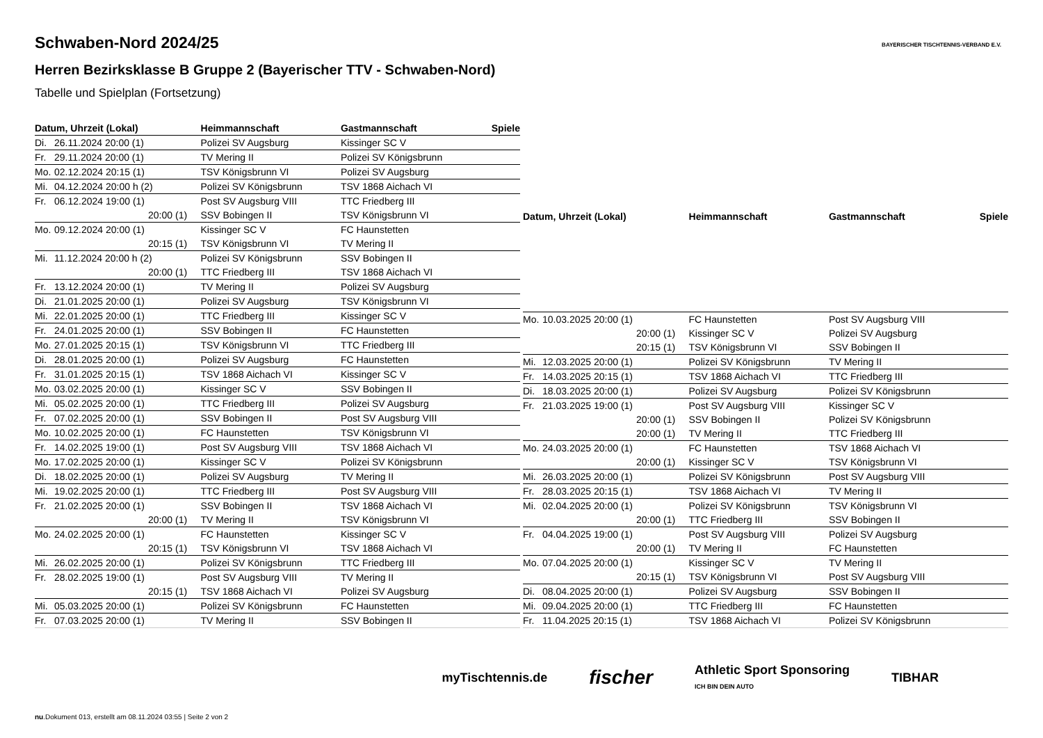BAYERISCHER TISCHTENNIS-VERBAND E.V.
Schwaben-Nord 2024/25
Herren Bezirksklasse B Gruppe 2 (Bayerischer TTV - Schwaben-Nord)
Tabelle und Spielplan (Fortsetzung)
| Datum, Uhrzeit (Lokal) | | Heimmannschaft | Gastmannschaft | Spiele |
| --- | --- | --- | --- | --- |
| Di. | 26.11.2024 20:00 (1) | Polizei SV Augsburg | Kissinger SC V | |
| Fr. | 29.11.2024 20:00 (1) | TV Mering II | Polizei SV Königsbrunn | |
| Mo. | 02.12.2024 20:15 (1) | TSV Königsbrunn VI | Polizei SV Augsburg | |
| Mi. | 04.12.2024 20:00 h (2) | Polizei SV Königsbrunn | TSV 1868 Aichach VI | |
| Fr. | 06.12.2024 19:00 (1) | Post SV Augsburg VIII | TTC Friedberg III | |
| | 20:00 (1) | SSV Bobingen II | TSV Königsbrunn VI | |
| Mo. | 09.12.2024 20:00 (1) | Kissinger SC V | FC Haunstetten | |
| | 20:15 (1) | TSV Königsbrunn VI | TV Mering II | |
| Mi. | 11.12.2024 20:00 h (2) | Polizei SV Königsbrunn | SSV Bobingen II | |
| | 20:00 (1) | TTC Friedberg III | TSV 1868 Aichach VI | |
| Fr. | 13.12.2024 20:00 (1) | TV Mering II | Polizei SV Augsburg | |
| Di. | 21.01.2025 20:00 (1) | Polizei SV Augsburg | TSV Königsbrunn VI | |
| Mi. | 22.01.2025 20:00 (1) | TTC Friedberg III | Kissinger SC V | |
| Fr. | 24.01.2025 20:00 (1) | SSV Bobingen II | FC Haunstetten | |
| Mo. | 27.01.2025 20:15 (1) | TSV Königsbrunn VI | TTC Friedberg III | |
| Di. | 28.01.2025 20:00 (1) | Polizei SV Augsburg | FC Haunstetten | |
| Fr. | 31.01.2025 20:15 (1) | TSV 1868 Aichach VI | Kissinger SC V | |
| Mo. | 03.02.2025 20:00 (1) | Kissinger SC V | SSV Bobingen II | |
| Mi. | 05.02.2025 20:00 (1) | TTC Friedberg III | Polizei SV Augsburg | |
| Fr. | 07.02.2025 20:00 (1) | SSV Bobingen II | Post SV Augsburg VIII | |
| Mo. | 10.02.2025 20:00 (1) | FC Haunstetten | TSV Königsbrunn VI | |
| Fr. | 14.02.2025 19:00 (1) | Post SV Augsburg VIII | TSV 1868 Aichach VI | |
| Mo. | 17.02.2025 20:00 (1) | Kissinger SC V | Polizei SV Königsbrunn | |
| Di. | 18.02.2025 20:00 (1) | Polizei SV Augsburg | TV Mering II | |
| Mi. | 19.02.2025 20:00 (1) | TTC Friedberg III | Post SV Augsburg VIII | |
| Fr. | 21.02.2025 20:00 (1) | SSV Bobingen II | TSV 1868 Aichach VI | |
| | 20:00 (1) | TV Mering II | TSV Königsbrunn VI | |
| Mo. | 24.02.2025 20:00 (1) | FC Haunstetten | Kissinger SC V | |
| | 20:15 (1) | TSV Königsbrunn VI | TSV 1868 Aichach VI | |
| Mi. | 26.02.2025 20:00 (1) | Polizei SV Königsbrunn | TTC Friedberg III | |
| Fr. | 28.02.2025 19:00 (1) | Post SV Augsburg VIII | TV Mering II | |
| | 20:15 (1) | TSV 1868 Aichach VI | Polizei SV Augsburg | |
| Mi. | 05.03.2025 20:00 (1) | Polizei SV Königsbrunn | FC Haunstetten | |
| Fr. | 07.03.2025 20:00 (1) | TV Mering II | SSV Bobingen II | |
| Datum, Uhrzeit (Lokal) | | Heimmannschaft | Gastmannschaft | Spiele |
| --- | --- | --- | --- | --- |
| Mo. | 10.03.2025 20:00 (1) | FC Haunstetten | Post SV Augsburg VIII | |
| | 20:00 (1) | Kissinger SC V | Polizei SV Augsburg | |
| | 20:15 (1) | TSV Königsbrunn VI | SSV Bobingen II | |
| Mi. | 12.03.2025 20:00 (1) | Polizei SV Königsbrunn | TV Mering II | |
| Fr. | 14.03.2025 20:15 (1) | TSV 1868 Aichach VI | TTC Friedberg III | |
| Di. | 18.03.2025 20:00 (1) | Polizei SV Augsburg | Polizei SV Königsbrunn | |
| Fr. | 21.03.2025 19:00 (1) | Post SV Augsburg VIII | Kissinger SC V | |
| | 20:00 (1) | SSV Bobingen II | Polizei SV Königsbrunn | |
| | 20:00 (1) | TV Mering II | TTC Friedberg III | |
| Mo. | 24.03.2025 20:00 (1) | FC Haunstetten | TSV 1868 Aichach VI | |
| | 20:00 (1) | Kissinger SC V | TSV Königsbrunn VI | |
| Mi. | 26.03.2025 20:00 (1) | Polizei SV Königsbrunn | Post SV Augsburg VIII | |
| Fr. | 28.03.2025 20:15 (1) | TSV 1868 Aichach VI | TV Mering II | |
| Mi. | 02.04.2025 20:00 (1) | Polizei SV Königsbrunn | TSV Königsbrunn VI | |
| | 20:00 (1) | TTC Friedberg III | SSV Bobingen II | |
| Fr. | 04.04.2025 19:00 (1) | Post SV Augsburg VIII | Polizei SV Augsburg | |
| | 20:00 (1) | TV Mering II | FC Haunstetten | |
| Mo. | 07.04.2025 20:00 (1) | Kissinger SC V | TV Mering II | |
| | 20:15 (1) | TSV Königsbrunn VI | Post SV Augsburg VIII | |
| Di. | 08.04.2025 20:00 (1) | Polizei SV Augsburg | SSV Bobingen II | |
| Mi. | 09.04.2025 20:00 (1) | TTC Friedberg III | FC Haunstetten | |
| Fr. | 11.04.2025 20:15 (1) | TSV 1868 Aichach VI | Polizei SV Königsbrunn | |
myTischtennis.de fischer Athletic Sport Sponsoring
ICH BIN DEIN AUTO TIBHAR
nu.Dokument 013, erstellt am 08.11.2024 03:55 | Seite 2 von 2